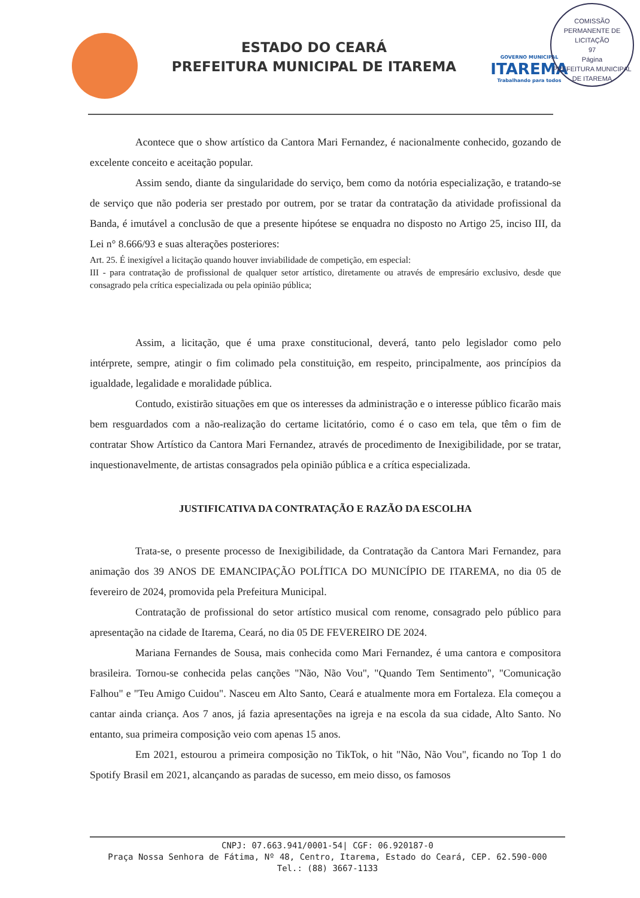ESTADO DO CEARÁ
PREFEITURA MUNICIPAL DE ITAREMA
GOVERNO MUNICIPAL
ITAREMA
Trabalhando para todos
COMISSÃO PERMANENTE DE LICITAÇÃO
97
Página
PREFEITURA MUNICIPAL DE ITAREMA
Acontece que o show artístico da Cantora Mari Fernandez, é nacionalmente conhecido, gozando de excelente conceito e aceitação popular.
Assim sendo, diante da singularidade do serviço, bem como da notória especialização, e tratando-se de serviço que não poderia ser prestado por outrem, por se tratar da contratação da atividade profissional da Banda, é imutável a conclusão de que a presente hipótese se enquadra no disposto no Artigo 25, inciso III, da Lei n° 8.666/93 e suas alterações posteriores:
Art. 25. É inexigível a licitação quando houver inviabilidade de competição, em especial:
III - para contratação de profissional de qualquer setor artístico, diretamente ou através de empresário exclusivo, desde que consagrado pela crítica especializada ou pela opinião pública;
Assim, a licitação, que é uma praxe constitucional, deverá, tanto pelo legislador como pelo intérprete, sempre, atingir o fim colimado pela constituição, em respeito, principalmente, aos princípios da igualdade, legalidade e moralidade pública.
Contudo, existirão situações em que os interesses da administração e o interesse público ficarão mais bem resguardados com a não-realização do certame licitatório, como é o caso em tela, que têm o fim de contratar Show Artístico da Cantora Mari Fernandez, através de procedimento de Inexigibilidade, por se tratar, inquestionavelmente, de artistas consagrados pela opinião pública e a crítica especializada.
JUSTIFICATIVA DA CONTRATAÇÃO E RAZÃO DA ESCOLHA
Trata-se, o presente processo de Inexigibilidade, da Contratação da Cantora Mari Fernandez, para animação dos 39 ANOS DE EMANCIPAÇÃO POLÍTICA DO MUNICÍPIO DE ITAREMA, no dia 05 de fevereiro de 2024, promovida pela Prefeitura Municipal.
Contratação de profissional do setor artístico musical com renome, consagrado pelo público para apresentação na cidade de Itarema, Ceará, no dia 05 DE FEVEREIRO DE 2024.
Mariana Fernandes de Sousa, mais conhecida como Mari Fernandez, é uma cantora e compositora brasileira. Tornou-se conhecida pelas canções "Não, Não Vou", "Quando Tem Sentimento", "Comunicação Falhou" e "Teu Amigo Cuidou". Nasceu em Alto Santo, Ceará e atualmente mora em Fortaleza. Ela começou a cantar ainda criança. Aos 7 anos, já fazia apresentações na igreja e na escola da sua cidade, Alto Santo. No entanto, sua primeira composição veio com apenas 15 anos.
Em 2021, estourou a primeira composição no TikTok, o hit "Não, Não Vou", ficando no Top 1 do Spotify Brasil em 2021, alcançando as paradas de sucesso, em meio disso, os famosos
CNPJ: 07.663.941/0001-54| CGF: 06.920187-0
Praça Nossa Senhora de Fátima, Nº 48, Centro, Itarema, Estado do Ceará, CEP. 62.590-000
Tel.: (88) 3667-1133